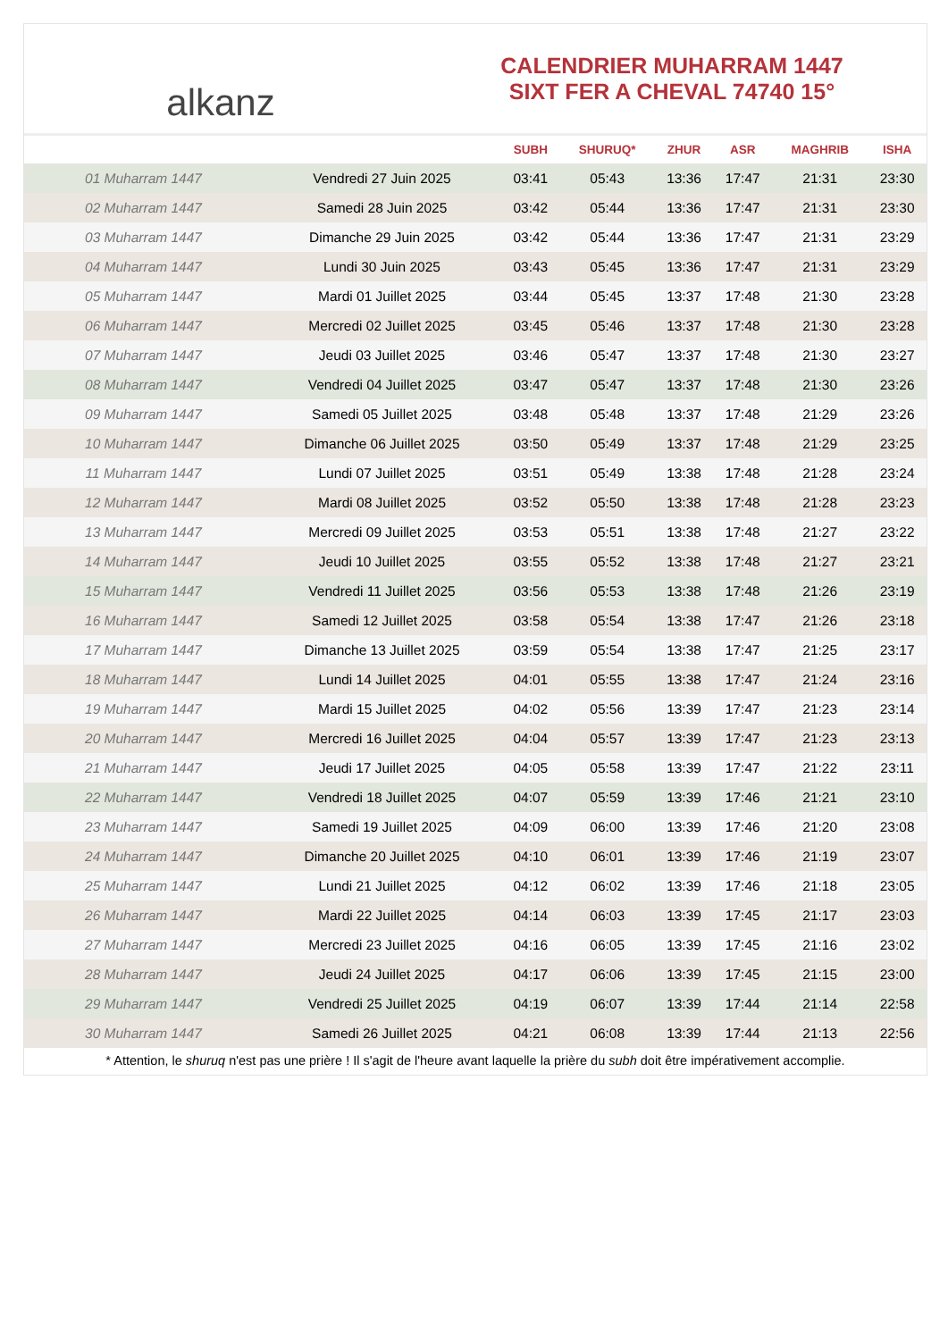alkanz
CALENDRIER MUHARRAM 1447
SIXT FER A CHEVAL 74740 15°
| | | SUBH | SHURUQ* | ZHUR | ASR | MAGHRIB | ISHA |
| --- | --- | --- | --- | --- | --- | --- | --- |
| 01 Muharram 1447 | Vendredi 27 Juin 2025 | 03:41 | 05:43 | 13:36 | 17:47 | 21:31 | 23:30 |
| 02 Muharram 1447 | Samedi 28 Juin 2025 | 03:42 | 05:44 | 13:36 | 17:47 | 21:31 | 23:30 |
| 03 Muharram 1447 | Dimanche 29 Juin 2025 | 03:42 | 05:44 | 13:36 | 17:47 | 21:31 | 23:29 |
| 04 Muharram 1447 | Lundi 30 Juin 2025 | 03:43 | 05:45 | 13:36 | 17:47 | 21:31 | 23:29 |
| 05 Muharram 1447 | Mardi 01 Juillet 2025 | 03:44 | 05:45 | 13:37 | 17:48 | 21:30 | 23:28 |
| 06 Muharram 1447 | Mercredi 02 Juillet 2025 | 03:45 | 05:46 | 13:37 | 17:48 | 21:30 | 23:28 |
| 07 Muharram 1447 | Jeudi 03 Juillet 2025 | 03:46 | 05:47 | 13:37 | 17:48 | 21:30 | 23:27 |
| 08 Muharram 1447 | Vendredi 04 Juillet 2025 | 03:47 | 05:47 | 13:37 | 17:48 | 21:30 | 23:26 |
| 09 Muharram 1447 | Samedi 05 Juillet 2025 | 03:48 | 05:48 | 13:37 | 17:48 | 21:29 | 23:26 |
| 10 Muharram 1447 | Dimanche 06 Juillet 2025 | 03:50 | 05:49 | 13:37 | 17:48 | 21:29 | 23:25 |
| 11 Muharram 1447 | Lundi 07 Juillet 2025 | 03:51 | 05:49 | 13:38 | 17:48 | 21:28 | 23:24 |
| 12 Muharram 1447 | Mardi 08 Juillet 2025 | 03:52 | 05:50 | 13:38 | 17:48 | 21:28 | 23:23 |
| 13 Muharram 1447 | Mercredi 09 Juillet 2025 | 03:53 | 05:51 | 13:38 | 17:48 | 21:27 | 23:22 |
| 14 Muharram 1447 | Jeudi 10 Juillet 2025 | 03:55 | 05:52 | 13:38 | 17:48 | 21:27 | 23:21 |
| 15 Muharram 1447 | Vendredi 11 Juillet 2025 | 03:56 | 05:53 | 13:38 | 17:48 | 21:26 | 23:19 |
| 16 Muharram 1447 | Samedi 12 Juillet 2025 | 03:58 | 05:54 | 13:38 | 17:47 | 21:26 | 23:18 |
| 17 Muharram 1447 | Dimanche 13 Juillet 2025 | 03:59 | 05:54 | 13:38 | 17:47 | 21:25 | 23:17 |
| 18 Muharram 1447 | Lundi 14 Juillet 2025 | 04:01 | 05:55 | 13:38 | 17:47 | 21:24 | 23:16 |
| 19 Muharram 1447 | Mardi 15 Juillet 2025 | 04:02 | 05:56 | 13:39 | 17:47 | 21:23 | 23:14 |
| 20 Muharram 1447 | Mercredi 16 Juillet 2025 | 04:04 | 05:57 | 13:39 | 17:47 | 21:23 | 23:13 |
| 21 Muharram 1447 | Jeudi 17 Juillet 2025 | 04:05 | 05:58 | 13:39 | 17:47 | 21:22 | 23:11 |
| 22 Muharram 1447 | Vendredi 18 Juillet 2025 | 04:07 | 05:59 | 13:39 | 17:46 | 21:21 | 23:10 |
| 23 Muharram 1447 | Samedi 19 Juillet 2025 | 04:09 | 06:00 | 13:39 | 17:46 | 21:20 | 23:08 |
| 24 Muharram 1447 | Dimanche 20 Juillet 2025 | 04:10 | 06:01 | 13:39 | 17:46 | 21:19 | 23:07 |
| 25 Muharram 1447 | Lundi 21 Juillet 2025 | 04:12 | 06:02 | 13:39 | 17:46 | 21:18 | 23:05 |
| 26 Muharram 1447 | Mardi 22 Juillet 2025 | 04:14 | 06:03 | 13:39 | 17:45 | 21:17 | 23:03 |
| 27 Muharram 1447 | Mercredi 23 Juillet 2025 | 04:16 | 06:05 | 13:39 | 17:45 | 21:16 | 23:02 |
| 28 Muharram 1447 | Jeudi 24 Juillet 2025 | 04:17 | 06:06 | 13:39 | 17:45 | 21:15 | 23:00 |
| 29 Muharram 1447 | Vendredi 25 Juillet 2025 | 04:19 | 06:07 | 13:39 | 17:44 | 21:14 | 22:58 |
| 30 Muharram 1447 | Samedi 26 Juillet 2025 | 04:21 | 06:08 | 13:39 | 17:44 | 21:13 | 22:56 |
* Attention, le shuruq n'est pas une prière ! Il s'agit de l'heure avant laquelle la prière du subh doit être impérativement accomplie.